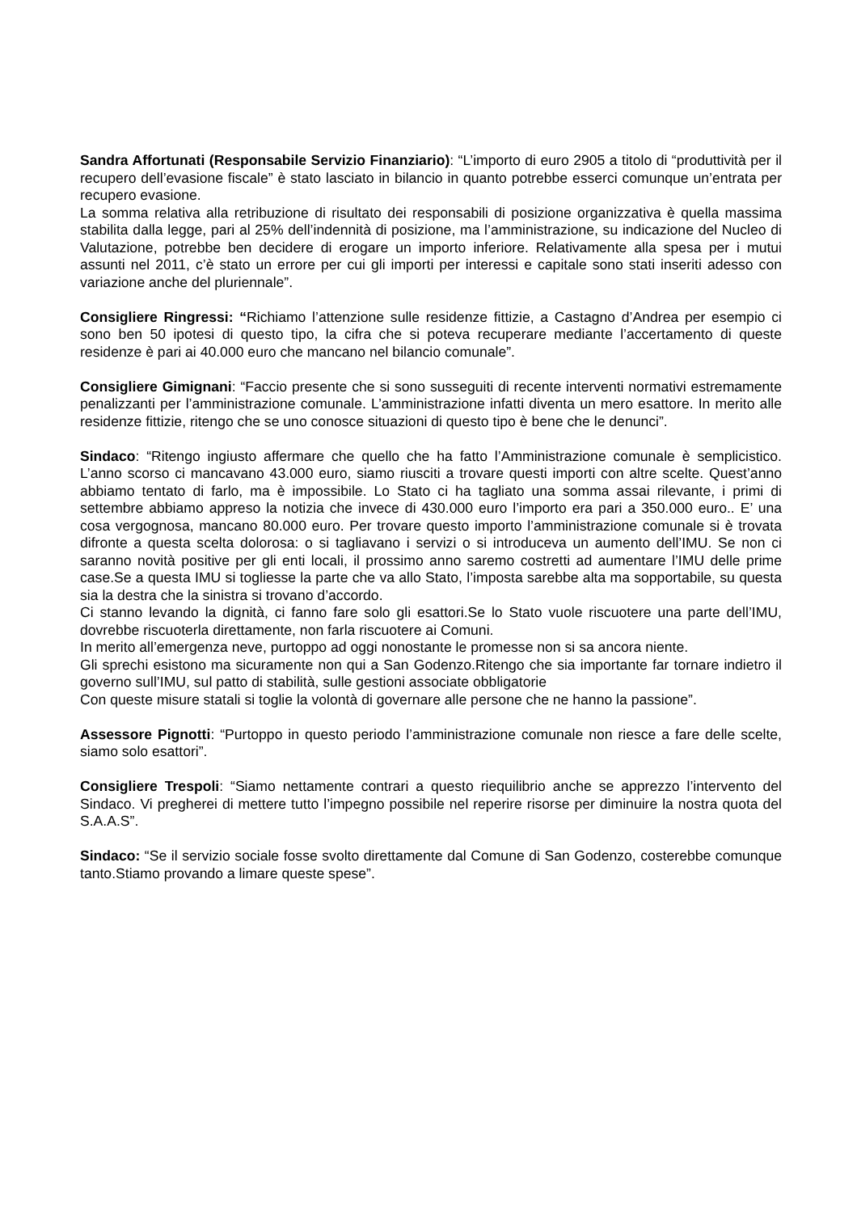Sandra Affortunati (Responsabile Servizio Finanziario): “L’importo di euro 2905 a titolo di “produttività per il recupero dell’evasione fiscale” è stato lasciato in bilancio in quanto potrebbe esserci comunque un’entrata per recupero evasione.
La somma relativa alla retribuzione di risultato dei responsabili di posizione organizzativa è quella massima stabilita dalla legge, pari al 25% dell’indennità di posizione, ma l’amministrazione, su indicazione del Nucleo di Valutazione, potrebbe ben decidere di erogare un importo inferiore. Relativamente alla spesa per i mutui assunti nel 2011, c’è stato un errore per cui gli importi per interessi e capitale sono stati inseriti adesso con variazione anche del pluriennale”.
Consigliere Ringressi: “Richiamo l’attenzione sulle residenze fittizie, a Castagno d’Andrea per esempio ci sono ben 50 ipotesi di questo tipo, la cifra che si poteva recuperare mediante l’accertamento di queste residenze è pari ai 40.000 euro che mancano nel bilancio comunale”.
Consigliere Gimignani: “Faccio presente che si sono susseguiti di recente interventi normativi estremamente penalizzanti per l’amministrazione comunale. L’amministrazione infatti diventa un mero esattore. In merito alle residenze fittizie, ritengo che se uno conosce situazioni di questo tipo è bene che le denunci”.
Sindaco: “Ritengo ingiusto affermare che quello che ha fatto l’Amministrazione comunale è semplicistico. L’anno scorso ci mancavano 43.000 euro, siamo riusciti a trovare questi importi con altre scelte. Quest’anno abbiamo tentato di farlo, ma è impossibile. Lo Stato ci ha tagliato una somma assai rilevante, i primi di settembre abbiamo appreso la notizia che invece di 430.000 euro l’importo era pari a 350.000 euro.. E’ una cosa vergognosa, mancano 80.000 euro. Per trovare questo importo l’amministrazione comunale si è trovata difronte a questa scelta dolorosa: o si tagliavano i servizi o si introduceva un aumento dell’IMU. Se non ci saranno novità positive per gli enti locali, il prossimo anno saremo costretti ad aumentare l’IMU delle prime case.Se a questa IMU si togliesse la parte che va allo Stato, l’imposta sarebbe alta ma sopportabile, su questa sia la destra che la sinistra si trovano d’accordo.
Ci stanno levando la dignità, ci fanno fare solo gli esattori.Se lo Stato vuole riscuotere una parte dell’IMU, dovrebbe riscuoterla direttamente, non farla riscuotere ai Comuni.
In merito all’emergenza neve, purtoppo ad oggi nonostante le promesse non si sa ancora niente.
Gli sprechi esistono ma sicuramente non qui a San Godenzo.Ritengo che sia importante far tornare indietro il governo sull’IMU, sul patto di stabilità, sulle gestioni associate obbligatorie
Con queste misure statali si toglie la volontà di governare alle persone che ne hanno la passione”.
Assessore Pignotti: “Purtoppo in questo periodo l’amministrazione comunale non riesce a fare delle scelte, siamo solo esattori”.
Consigliere Trespoli: “Siamo nettamente contrari a questo riequilibrio anche se apprezzo l’intervento del Sindaco. Vi pregherei di mettere tutto l’impegno possibile nel reperire risorse per diminuire la nostra quota del S.A.A.S”.
Sindaco: “Se il servizio sociale fosse svolto direttamente dal Comune di San Godenzo, costerebbe comunque tanto.Stiamo provando a limare queste spese”.